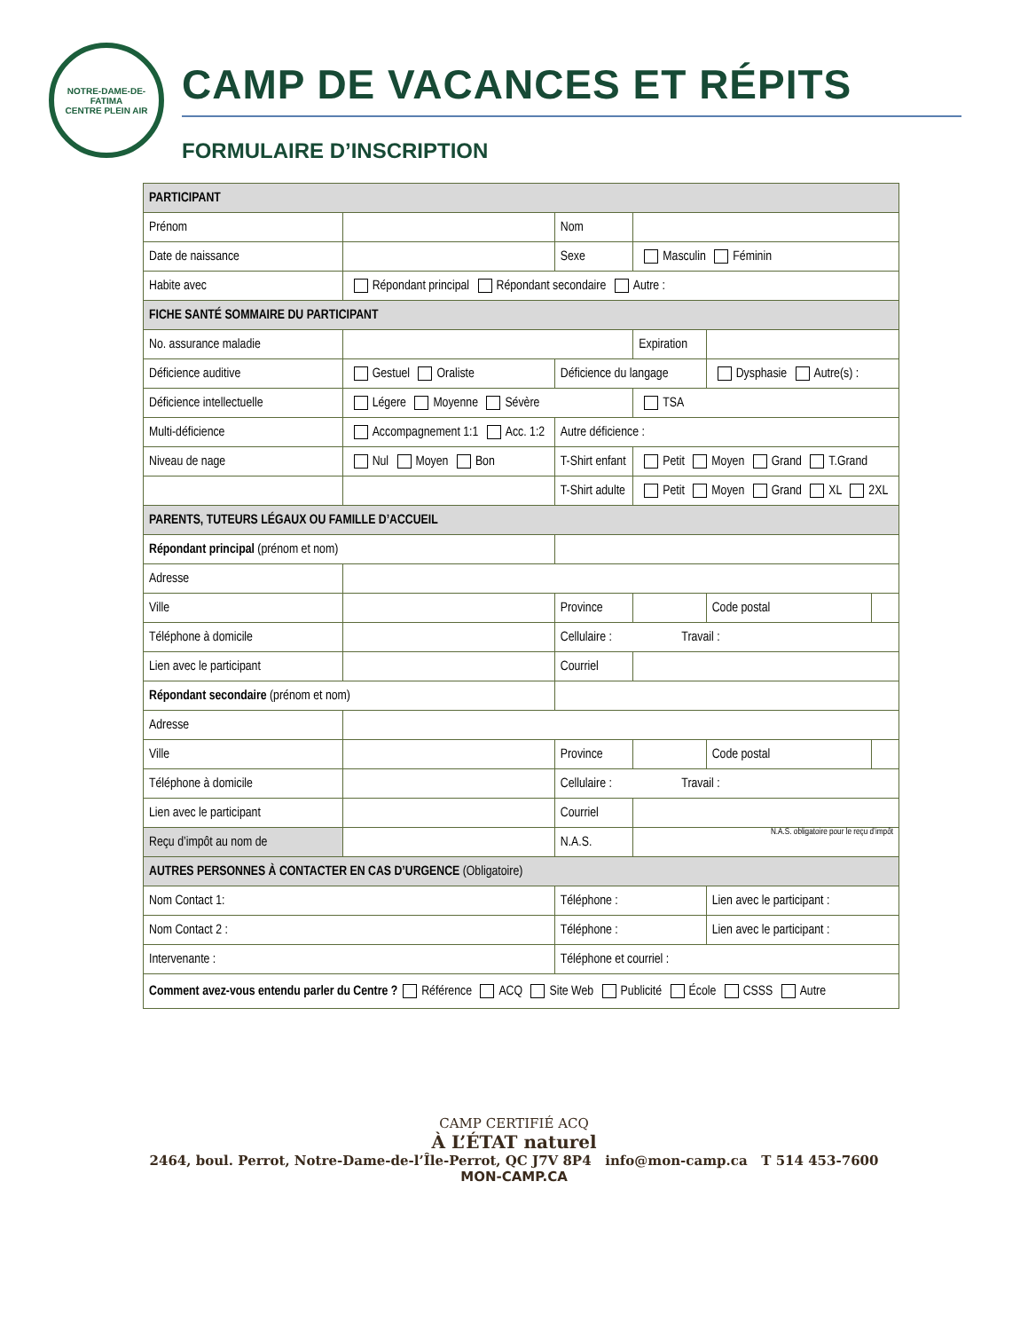NOTRE-DAME-DE-FATIMA
CENTRE PLEIN AIR
CAMP DE VACANCES ET RÉPITS
FORMULAIRE D’INSCRIPTION
| PARTICIPANT | | | | | | |
| Prénom | | | Nom | | | |
| Date de naissance | | | Sexe | Masculin Féminin | | |
| Habite avec | Répondant principal Répondant secondaire Autre : | | | | | |
| FICHE SANTÉ SOMMAIRE DU PARTICIPANT | | | | | | |
| No. assurance maladie | | | | Expiration | | |
| Déficience auditive | Gestuel Oraliste | | Déficience du langage | | Dysphasie Autre(s) : | |
| Déficience intellectuelle | Légere Moyenne Sévère | | | TSA | | |
| Multi-déficience | Accompagnement 1:1 Acc. 1:2 | | Autre déficience : | | | |
| Niveau de nage | Nul Moyen Bon | | T-Shirt enfant | Petit Moyen Grand T.Grand | | |
| | | | T-Shirt adulte | Petit Moyen Grand XL 2XL | | |
| PARENTS, TUTEURS LÉGAUX OU FAMILLE D’ACCUEIL | | | | | | |
| Répondant principal (prénom et nom) | | | | | | |
| Adresse | | | | | | |
| Ville | | | Province | | Code postal | |
| Téléphone à domicile | | | Cellulaire : Travail : | | | |
| Lien avec le participant | | Courriel | | | | |
| Répondant secondaire (prénom et nom) | | | | | | |
| Adresse | | | | | | |
| Ville | | | Province | | Code postal | |
| Téléphone à domicile | | | Cellulaire : Travail : | | | |
| Lien avec le participant | | Courriel | | | | |
| Reçu d’impôt au nom de | | | N.A.S. | N.A.S. obligatoire pour le reçu d’impôt | | |
| AUTRES PERSONNES À CONTACTER EN CAS D’URGENCE (Obligatoire) | | | | | | |
| Nom Contact 1: | | Téléphone : | | | Lien avec le participant : | |
| Nom Contact 2 : | | Téléphone : | | | Lien avec le participant : | |
| Intervenante : | | Téléphone et courriel : | | | | |
| Comment avez-vous entendu parler du Centre ? Référence ACQ Site Web Publicité École CSSS Autre | | | | | | |
CAMP CERTIFIÉ ACQ
À L’ÉTAT naturel
2464, boul. Perrot, Notre-Dame-de-l’Île-Perrot, QC J7V 8P4 info@mon-camp.ca T 514 453-7600
MON-CAMP.CA